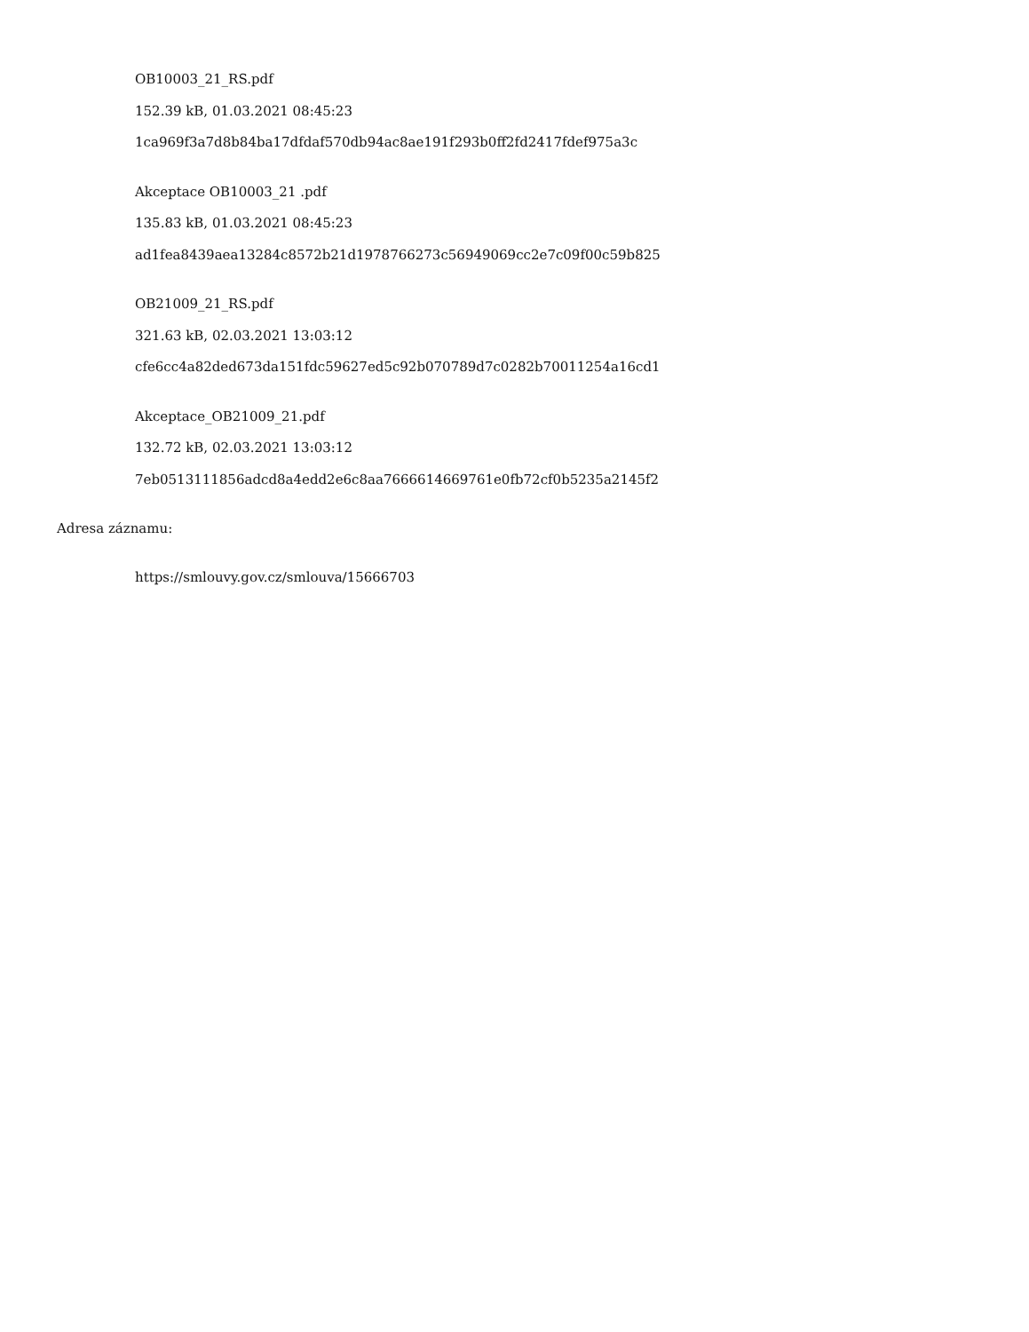OB10003_21_RS.pdf
152.39 kB, 01.03.2021 08:45:23
1ca969f3a7d8b84ba17dfdaf570db94ac8ae191f293b0ff2fd2417fdef975a3c
Akceptace OB10003_21 .pdf
135.83 kB, 01.03.2021 08:45:23
ad1fea8439aea13284c8572b21d1978766273c56949069cc2e7c09f00c59b825
OB21009_21_RS.pdf
321.63 kB, 02.03.2021 13:03:12
cfe6cc4a82ded673da151fdc59627ed5c92b070789d7c0282b70011254a16cd1
Akceptace_OB21009_21.pdf
132.72 kB, 02.03.2021 13:03:12
7eb0513111856adcd8a4edd2e6c8aa7666614669761e0fb72cf0b5235a2145f2
Adresa záznamu:
https://smlouvy.gov.cz/smlouva/15666703